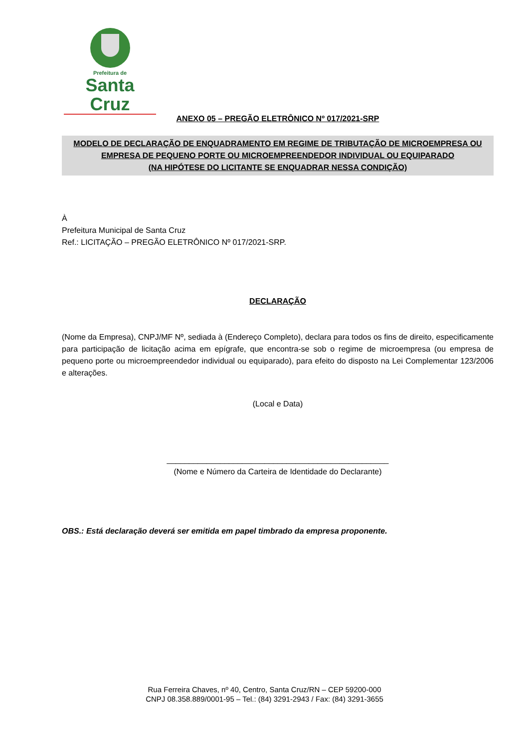Prefeitura de
Santa Cruz
ANEXO 05 – PREGÃO ELETRÔNICO Nº 017/2021-SRP
MODELO DE DECLARAÇÃO DE ENQUADRAMENTO EM REGIME DE TRIBUTAÇÃO DE MICROEMPRESA OU
EMPRESA DE PEQUENO PORTE OU MICROEMPREENDEDOR INDIVIDUAL OU EQUIPARADO
(NA HIPÓTESE DO LICITANTE SE ENQUADRAR NESSA CONDIÇÃO)
À
Prefeitura Municipal de Santa Cruz
Ref.: LICITAÇÃO – PREGÃO ELETRÔNICO Nº 017/2021-SRP.
DECLARAÇÃO
(Nome da Empresa), CNPJ/MF Nº, sediada à (Endereço Completo), declara para todos os fins de direito, especificamente para participação de licitação acima em epígrafe, que encontra-se sob o regime de microempresa (ou empresa de pequeno porte ou microempreendedor individual ou equiparado), para efeito do disposto na Lei Complementar 123/2006 e alterações.
(Local e Data)
__________________________________________________
(Nome e Número da Carteira de Identidade do Declarante)
OBS.: Está declaração deverá ser emitida em papel timbrado da empresa proponente.
Rua Ferreira Chaves, nº 40, Centro, Santa Cruz/RN – CEP 59200-000
CNPJ 08.358.889/0001-95 – Tel.: (84) 3291-2943 / Fax: (84) 3291-3655